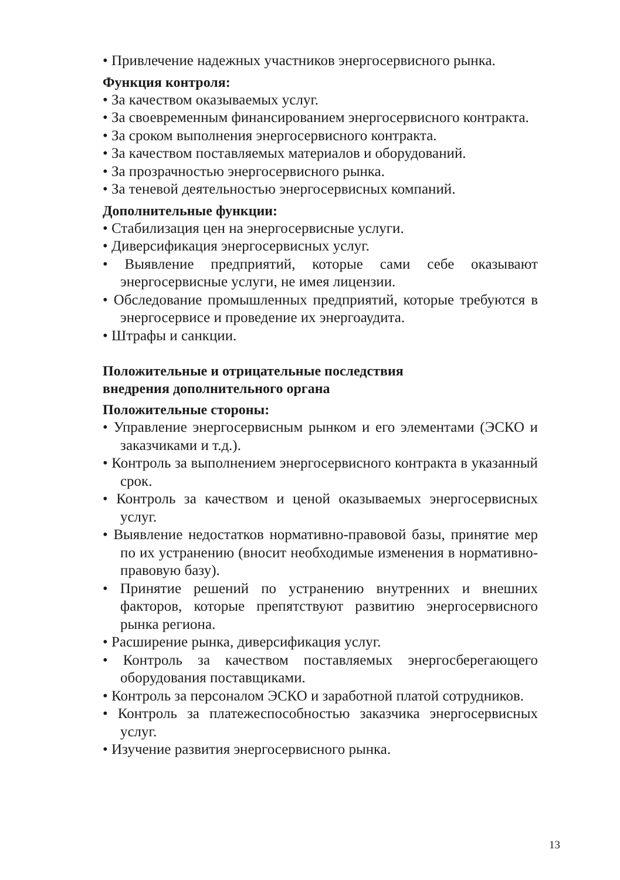• Привлечение надежных участников энергосервисного рынка.
Функция контроля:
• За качеством оказываемых услуг.
• За своевременным финансированием энергосервисного контракта.
• За сроком выполнения энергосервисного контракта.
• За качеством поставляемых материалов и оборудований.
• За прозрачностью энергосервисного рынка.
• За теневой деятельностью энергосервисных компаний.
Дополнительные функции:
• Стабилизация цен на энергосервисные услуги.
• Диверсификация энергосервисных услуг.
• Выявление предприятий, которые сами себе оказывают энергосервисные услуги, не имея лицензии.
• Обследование промышленных предприятий, которые требуются в энергосервисе и проведение их энергоаудита.
• Штрафы и санкции.
Положительные и отрицательные последствия
внедрения дополнительного органа
Положительные стороны:
• Управление энергосервисным рынком и его элементами (ЭСКО и заказчиками и т.д.).
• Контроль за выполнением энергосервисного контракта в указанный срок.
• Контроль за качеством и ценой оказываемых энергосервисных услуг.
• Выявление недостатков нормативно-правовой базы, принятие мер по их устранению (вносит необходимые изменения в нормативно-правовую базу).
• Принятие решений по устранению внутренних и внешних факторов, которые препятствуют развитию энергосервисного рынка региона.
• Расширение рынка, диверсификация услуг.
• Контроль за качеством поставляемых энергосберегающего оборудования поставщиками.
• Контроль за персоналом ЭСКО и заработной платой сотрудников.
• Контроль за платежеспособностью заказчика энергосервисных услуг.
• Изучение развития энергосервисного рынка.
13